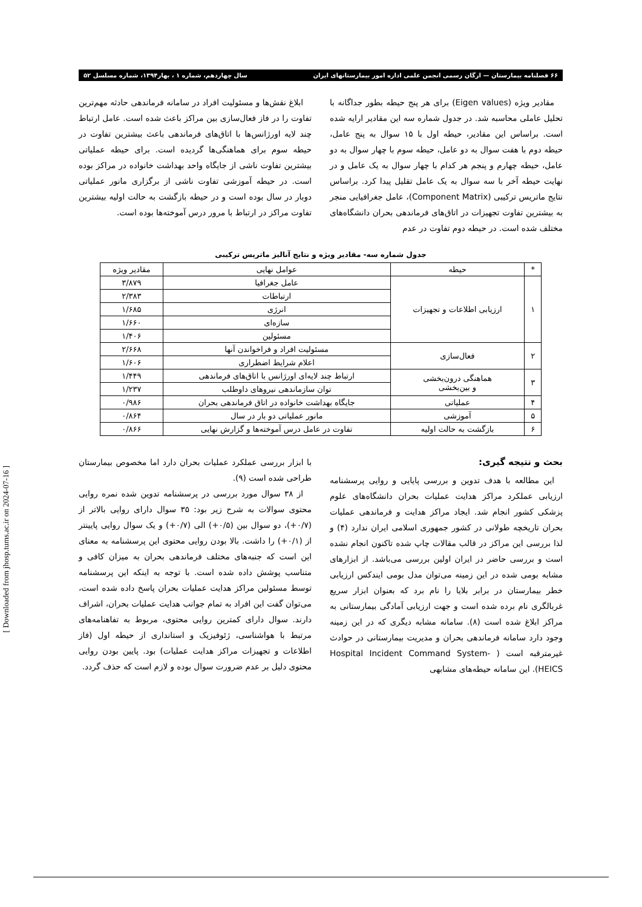۶۶ فصلنامه بیمارستان — ارگان رسمی انجمن علمی اداره امور بیمارستانهای ایران سال چهاردهم، شماره ۱ ، بهار۱۳۹۴، شماره مسلسل ۵۲
مقادیر ویژه (Eigen values) برای هر پنج حیطه بطور جداگانه با تحلیل عاملی محاسبه شد. در جدول شماره سه این مقادیر ارایه شده است. براساس این مقادیر، حیطه اول با ۱۵ سوال به پنج عامل، حیطه دوم با هفت سوال به دو عامل، حیطه سوم با چهار سوال به دو عامل، حیطه چهارم و پنجم هر کدام با چهار سوال به یک عامل و در نهایت حیطه آخر با سه سوال به یک عامل تقلیل پیدا کرد. براساس نتایج ماتریس ترکیبی (Component Matrix)، عامل جغرافیایی منجر به بیشترین تفاوت تجهیزات در اتاق‌های فرماندهی بحران دانشگاه‌های مختلف شده است. در حیطه دوم تفاوت در عدم
ابلاغ نقش‌ها و مسئولیت افراد در سامانه فرماندهی حادثه مهم‌ترین تفاوت را در فاز فعال‌سازی بین مراکز باعث شده است. عامل ارتباط چند لایه اورژانس‌ها با اتاق‌های فرماندهی باعث بیشترین تفاوت در حیطه سوم برای هماهنگی‌ها گردیده است. برای حیطه عملیاتی بیشترین تفاوت ناشی از جایگاه واحد بهداشت خانواده در مراکز بوده است. در حیطه آموزشی تفاوت ناشی از برگزاری مانور عملیاتی دوبار در سال بوده است و در حیطه بازگشت به حالت اولیه بیشترین تفاوت مراکز در ارتباط با مرور درس آموخته‌ها بوده است.
جدول شماره سه- مقادیر ویژه و نتایج آنالیز ماتریس ترکیبی
| * | حیطه | عوامل نهایی | مقادیر ویژه |
| --- | --- | --- | --- |
| ۱ | ارزیابی اطلاعات و تجهیزات | عامل جغرافیا | ۳/۸۷۹ |
| | | ارتباطات | ۲/۳۸۳ |
| | | انرژی | ۱/۶۸۵ |
| | | سازه‌ای | ۱/۶۶۰ |
| | | مسئولین | ۱/۴۰۶ |
| ۲ | فعال‌سازی | مسئولیت افراد و فراخواندن آنها | ۲/۶۶۸ |
| | | اعلام شرایط اضطراری | ۱/۶۰۶ |
| ۳ | هماهنگی درون‌بخشی و بین‌بخشی | ارتباط چند لایه‌ای اورژانس با اتاق‌های فرماندهی | ۱/۴۴۹ |
| | | توان سازماندهی نیروهای داوطلب | ۱/۲۳۷ |
| ۴ | عملیاتی | جایگاه بهداشت خانواده در اتاق فرماندهی بحران | ۰/۹۸۶ |
| ۵ | آموزشی | مانور عملیاتی دو بار در سال | ۰/۸۶۴ |
| ۶ | بازگشت به حالت اولیه | تفاوت در عامل درس آموخته‌ها و گزارش نهایی | ۰/۸۶۶ |
بحث و نتیجه گیری:
این مطالعه با هدف تدوین و بررسی پایایی و روایی پرسشنامه ارزیابی عملکرد مراکز هدایت عملیات بحران دانشگاه‌های علوم پزشکی کشور انجام شد. ایجاد مراکز هدایت و فرماندهی عملیات بحران تاریخچه طولانی در کشور جمهوری اسلامی ایران ندارد (۴) و لذا بررسی این مراکز در قالب مقالات چاپ شده تاکنون انجام نشده است و بررسی حاضر در ایران اولین بررسی می‌باشد. از ابزارهای مشابه بومی شده در این زمینه می‌توان مدل بومی ایندکس ارزیابی خطر بیمارستان در برابر بلایا را نام برد که بعنوان ابزار سریع غربالگری نام برده شده است و جهت ارزیابی آمادگی بیمارستانی به مراکز ابلاغ شده است (۸). سامانه مشابه دیگری که در این زمینه وجود دارد سامانه فرماندهی بحران و مدیریت بیمارستانی در حوادث غیرمترقبه است ( Hospital Incident Command System- HEICS). این سامانه حیطه‌های مشابهی
با ابزار بررسی عملکرد عملیات بحران دارد اما مخصوص بیمارستان طراحی شده است (۹).
از ۳۸ سوال مورد بررسی در پرسشنامه تدوین شده نمره روایی محتوی سوالات به شرح زیر بود: ۳۵ سوال دارای روایی بالاتر از (۰/۷+)، دو سوال بین (۰/۵+) الی (۰/۷+) و یک سوال روایی پایینتر از (۰/۱+) را داشت. بالا بودن روایی محتوی این پرسشنامه به معنای این است که جنبه‌های مختلف فرماندهی بحران به میزان کافی و متناسب پوشش داده شده است. با توجه به اینکه این پرسشنامه توسط مسئولین مراکز هدایت عملیات بحران پاسخ داده شده است، می‌توان گفت این افراد به تمام جوانب هدایت عملیات بحران، اشراف دارند. سوال دارای کمترین روایی محتوی، مربوط به تفاهنامه‌های مرتبط با هواشناسی، ژئوفیزیک و استانداری از حیطه اول (فاز اطلاعات و تجهیزات مراکز هدایت عملیات) بود. پایین بودن روایی محتوی دلیل بر عدم ضرورت سوال بوده و لازم است که حذف گردد.
[ Downloaded from jhosp.tums.ac.ir on 2024-07-16 ]